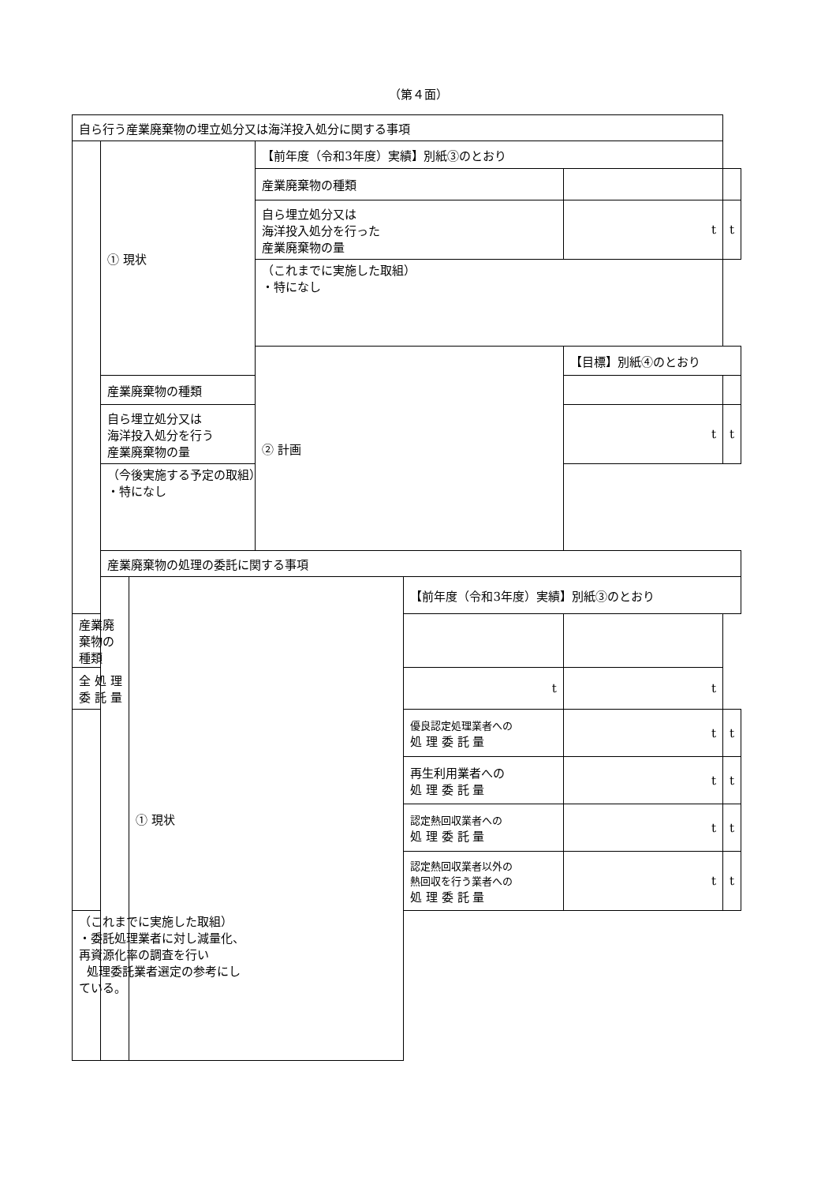（第４面）
| 自ら行う産業廃棄物の埋立処分又は海洋投入処分に関する事項 | | | | | | |
| | ① 現状 | | 【前年度（令和3年度）実績】別紙③のとおり | | | |
| | | | 産業廃棄物の種類 | | | |
| | | | 自ら埋立処分又は 海洋投入処分を行った 産業廃棄物の量 | | t | t |
| | | | （これまでに実施した取組） ・特になし | | | |
| | | | ② 計画 | | 【目標】別紙④のとおり | |
| | 産業廃棄物の種類 | | | | | |
| | 自ら埋立処分又は 海洋投入処分を行う 産業廃棄物の量 | | | | t | t |
| | （今後実施する予定の取組） ・特になし | | | | | |
| | 産業廃棄物の処理の委託に関する事項 | | | | | |
| | | ① 現状 | | 【前年度（令和3年度）実績】別紙③のとおり | | |
| 産業廃棄物の種類 | | | | | | |
| 全 処 理 委 託 量 | | | | t | t | |
| | | | | 優良認定処理業者への 処 理 委 託 量 | t | t |
| | | | | 再生利用業者への 処 理 委 託 量 | t | t |
| | | | | 認定熱回収業者への 処 理 委 託 量 | t | t |
| | | | | 認定熱回収業者以外の 熱回収を行う業者への 処 理 委 託 量 | t | t |
| （これまでに実施した取組） ・委託処理業者に対し減量化、再資源化率の調査を行い 処理委託業者選定の参考にしている。 | | | | | | |